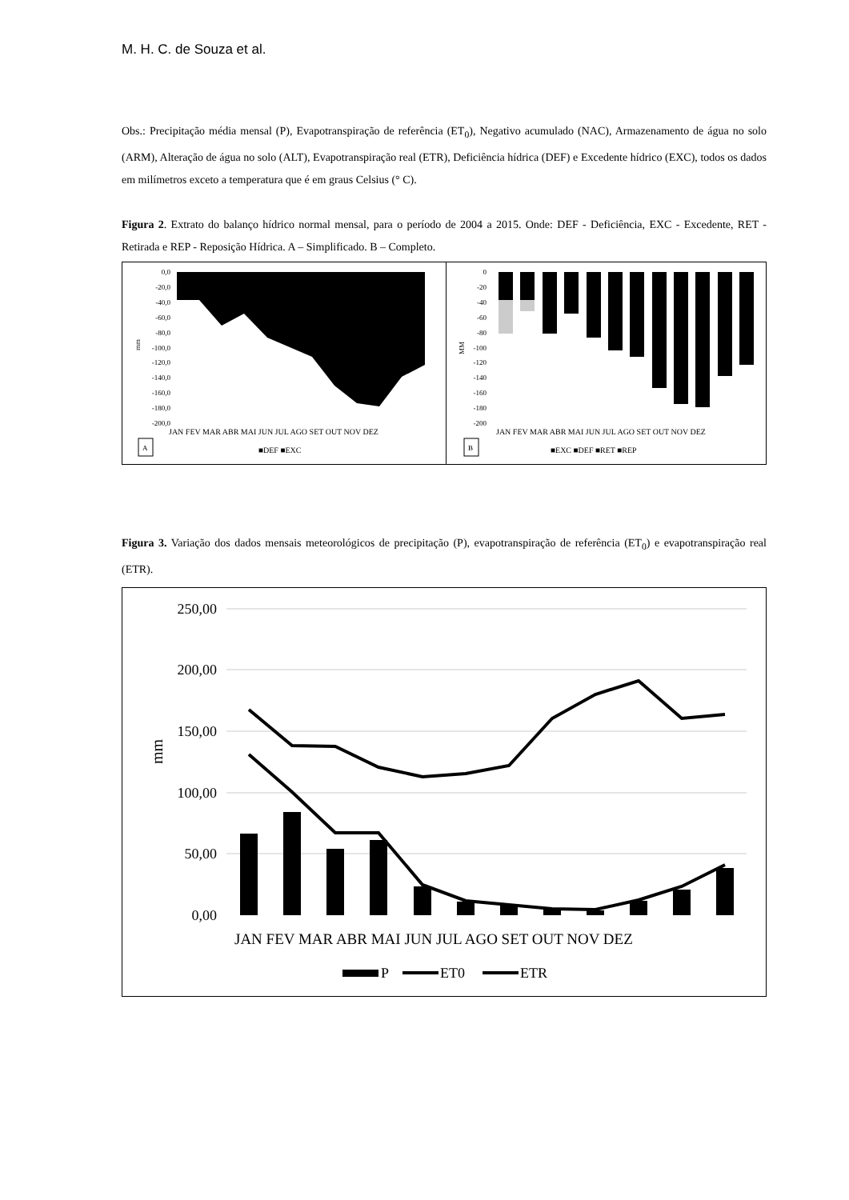M. H. C. de Souza et al.
Obs.: Precipitação média mensal (P), Evapotranspiração de referência (ET<sub>0</sub>), Negativo acumulado (NAC), Armazenamento de água no solo (ARM), Alteração de água no solo (ALT), Evapotranspiração real (ETR), Deficiência hídrica (DEF) e Excedente hídrico (EXC), todos os dados em milímetros exceto a temperatura que é em graus Celsius (° C).
Figura 2. Extrato do balanço hídrico normal mensal, para o período de 2004 a 2015. Onde: DEF - Deficiência, EXC - Excedente, RET - Retirada e REP - Reposição Hídrica. A – Simplificado. B – Completo.
0,0
-20,0
-40,0
-60,0
-80,0
-100,0
-120,0
-140,0
-160,0
-180,0
-200,0
mm
JAN FEV MAR ABR MAI JUN JUL AGO SET OUT NOV DEZ
A
■DEF ■EXC
0
-20
-40
-60
-80
-100
-120
-140
-160
-180
-200
MM
JAN FEV MAR ABR MAI JUN JUL AGO SET OUT NOV DEZ
B
■EXC ■DEF ■RET ■REP
Figura 3. Variação dos dados mensais meteorológicos de precipitação (P), evapotranspiração de referência (ET<sub>0</sub>) e evapotranspiração real (ETR).
250,00
200,00
150,00
100,00
50,00
0,00
mm
JAN FEV MAR ABR MAI JUN JUL AGO SET OUT NOV DEZ
P
ET0
ETR